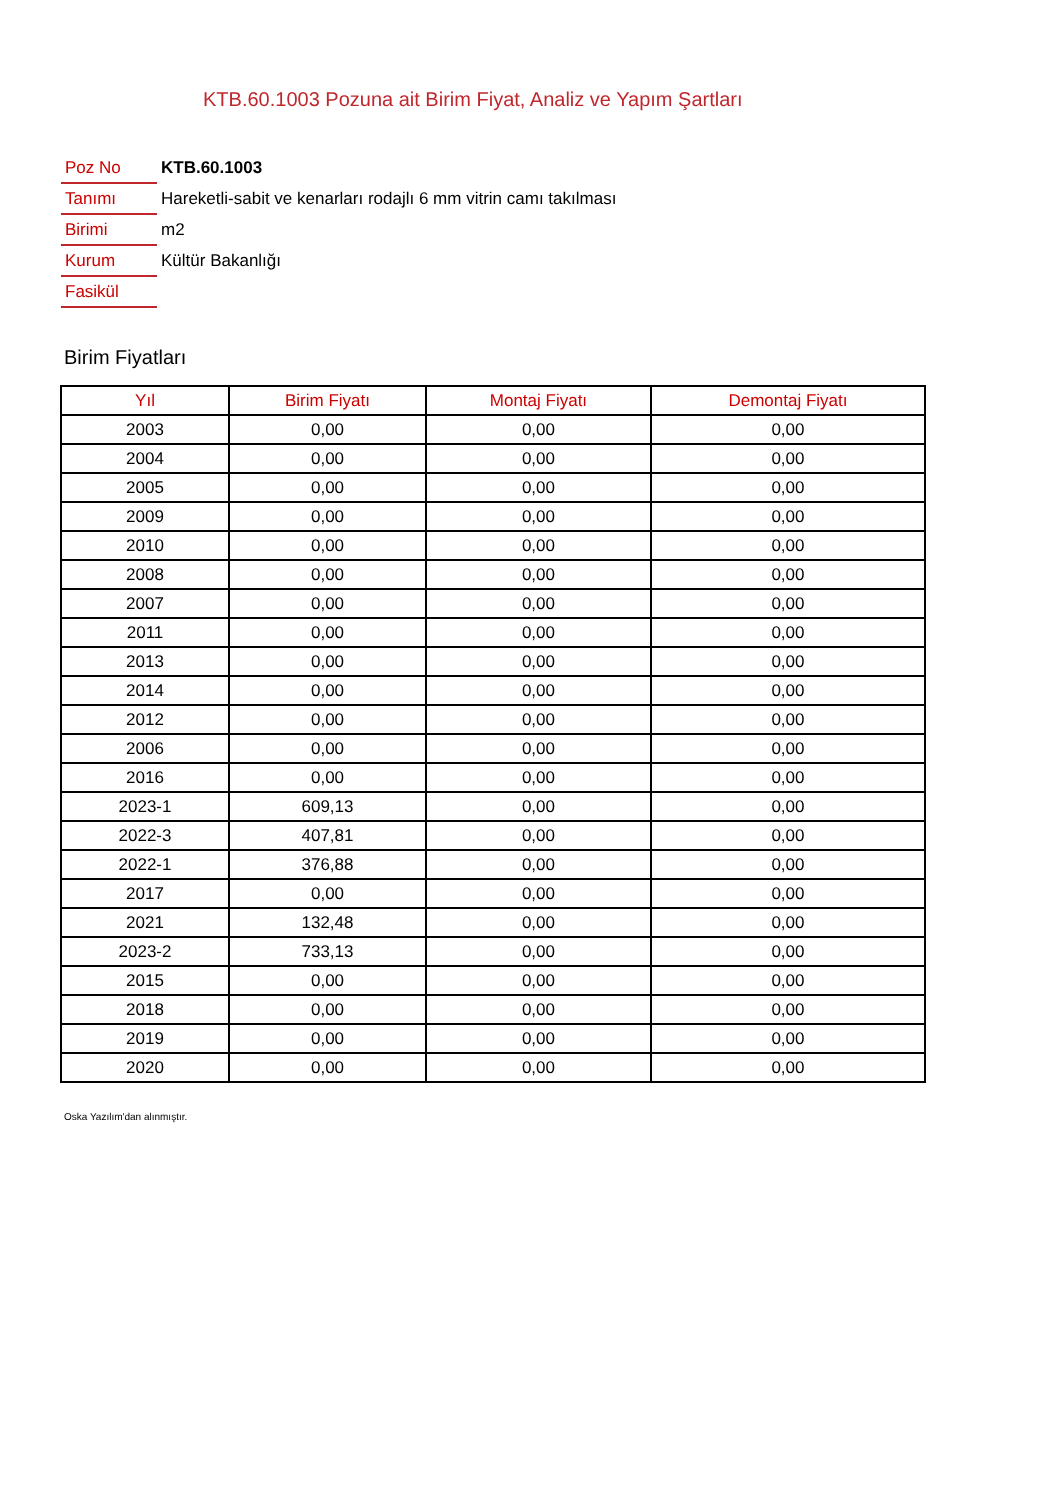KTB.60.1003 Pozuna ait Birim Fiyat, Analiz ve Yapım Şartları
| Poz No | KTB.60.1003 |
| Tanımı | Hareketli-sabit ve kenarları rodajlı 6 mm vitrin camı takılması |
| Birimi | m2 |
| Kurum | Kültür Bakanlığı |
| Fasikül | |
Birim Fiyatları
| Yıl | Birim Fiyatı | Montaj Fiyatı | Demontaj Fiyatı |
| --- | --- | --- | --- |
| 2003 | 0,00 | 0,00 | 0,00 |
| 2004 | 0,00 | 0,00 | 0,00 |
| 2005 | 0,00 | 0,00 | 0,00 |
| 2009 | 0,00 | 0,00 | 0,00 |
| 2010 | 0,00 | 0,00 | 0,00 |
| 2008 | 0,00 | 0,00 | 0,00 |
| 2007 | 0,00 | 0,00 | 0,00 |
| 2011 | 0,00 | 0,00 | 0,00 |
| 2013 | 0,00 | 0,00 | 0,00 |
| 2014 | 0,00 | 0,00 | 0,00 |
| 2012 | 0,00 | 0,00 | 0,00 |
| 2006 | 0,00 | 0,00 | 0,00 |
| 2016 | 0,00 | 0,00 | 0,00 |
| 2023-1 | 609,13 | 0,00 | 0,00 |
| 2022-3 | 407,81 | 0,00 | 0,00 |
| 2022-1 | 376,88 | 0,00 | 0,00 |
| 2017 | 0,00 | 0,00 | 0,00 |
| 2021 | 132,48 | 0,00 | 0,00 |
| 2023-2 | 733,13 | 0,00 | 0,00 |
| 2015 | 0,00 | 0,00 | 0,00 |
| 2018 | 0,00 | 0,00 | 0,00 |
| 2019 | 0,00 | 0,00 | 0,00 |
| 2020 | 0,00 | 0,00 | 0,00 |
Oska Yazılım'dan alınmıştır.